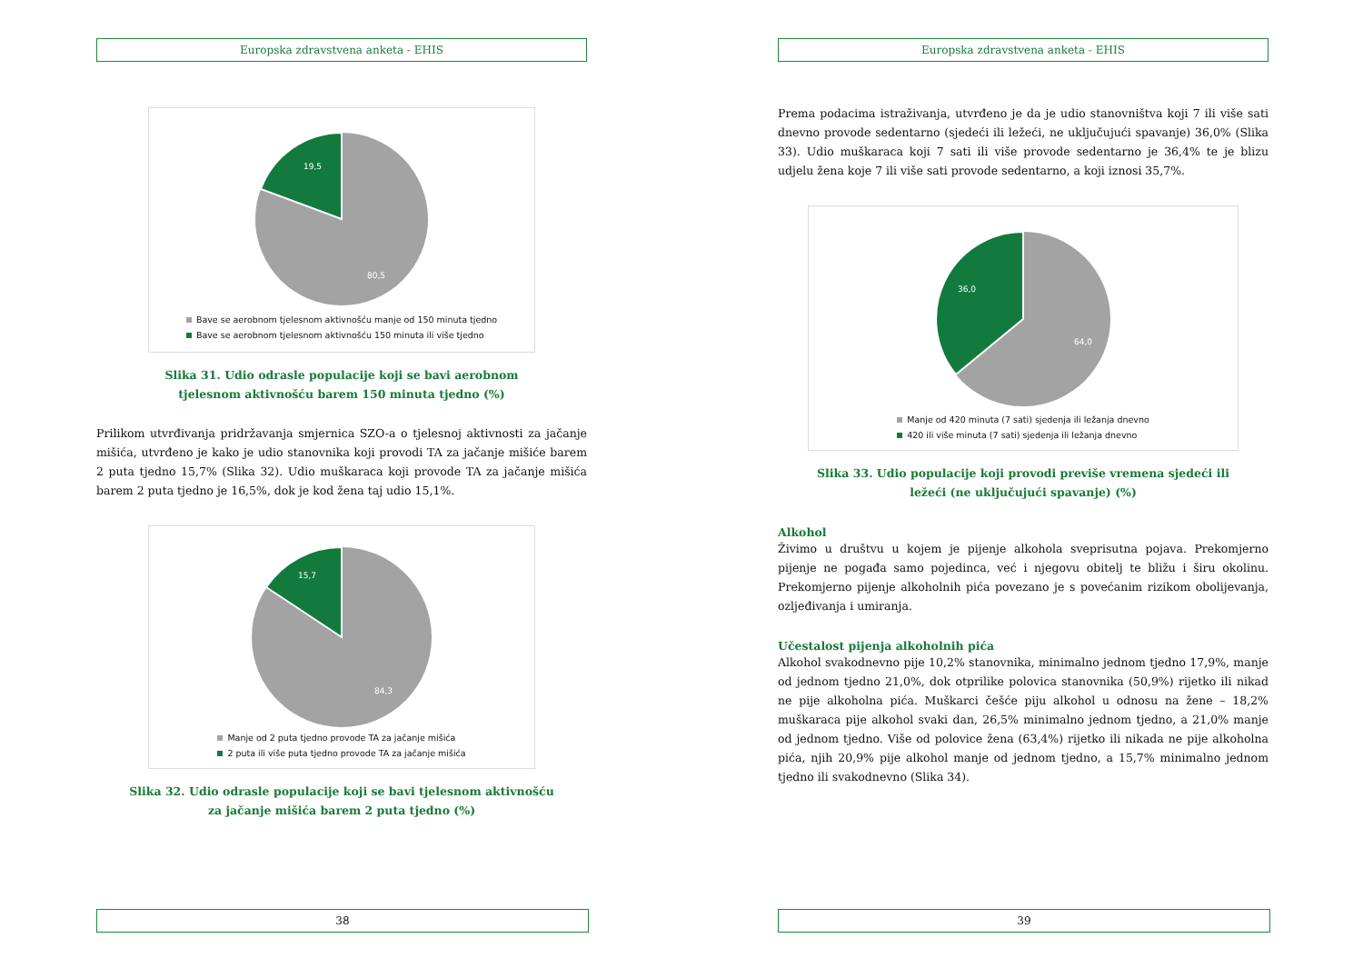Europska zdravstvena anketa - EHIS
19,5
80,5
Bave se aerobnom tjelesnom aktivnošću manje od 150 minuta tjedno
Bave se aerobnom tjelesnom aktivnošću 150 minuta ili više tjedno
Slika 31. Udio odrasle populacije koji se bavi aerobnom
tjelesnom aktivnošću barem 150 minuta tjedno (%)
Prilikom utvrđivanja pridržavanja smjernica SZO-a o tjelesnoj aktivnosti za jačanje mišića, utvrđeno je kako je udio stanovnika koji provodi TA za jačanje mišiće barem 2 puta tjedno 15,7% (Slika 32). Udio muškaraca koji provode TA za jačanje mišića barem 2 puta tjedno je 16,5%, dok je kod žena taj udio 15,1%.
15,7
84,3
Manje od 2 puta tjedno provode TA za jačanje mišića
2 puta ili više puta tjedno provode TA za jačanje mišića
Slika 32. Udio odrasle populacije koji se bavi tjelesnom aktivnošću
za jačanje mišića barem 2 puta tjedno (%)
38
Europska zdravstvena anketa - EHIS
Prema podacima istraživanja, utvrđeno je da je udio stanovništva koji 7 ili više sati dnevno provode sedentarno (sjedeći ili ležeći, ne uključujući spavanje) 36,0% (Slika 33). Udio muškaraca koji 7 sati ili više provode sedentarno je 36,4% te je blizu udjelu žena koje 7 ili više sati provode sedentarno, a koji iznosi 35,7%.
36,0
64,0
Manje od 420 minuta (7 sati) sjedenja ili ležanja dnevno
420 ili više minuta (7 sati) sjedenja ili ležanja dnevno
Slika 33. Udio populacije koji provodi previše vremena sjedeći ili
ležeći (ne uključujući spavanje) (%)
Alkohol
Živimo u društvu u kojem je pijenje alkohola sveprisutna pojava. Prekomjerno pijenje ne pogađa samo pojedinca, već i njegovu obitelj te bližu i širu okolinu. Prekomjerno pijenje alkoholnih pića povezano je s povećanim rizikom obolijevanja, ozljeđivanja i umiranja.
Učestalost pijenja alkoholnih pića
Alkohol svakodnevno pije 10,2% stanovnika, minimalno jednom tjedno 17,9%, manje od jednom tjedno 21,0%, dok otprilike polovica stanovnika (50,9%) rijetko ili nikad ne pije alkoholna pića. Muškarci češće piju alkohol u odnosu na žene – 18,2% muškaraca pije alkohol svaki dan, 26,5% minimalno jednom tjedno, a 21,0% manje od jednom tjedno. Više od polovice žena (63,4%) rijetko ili nikada ne pije alkoholna pića, njih 20,9% pije alkohol manje od jednom tjedno, a 15,7% minimalno jednom tjedno ili svakodnevno (Slika 34).
39